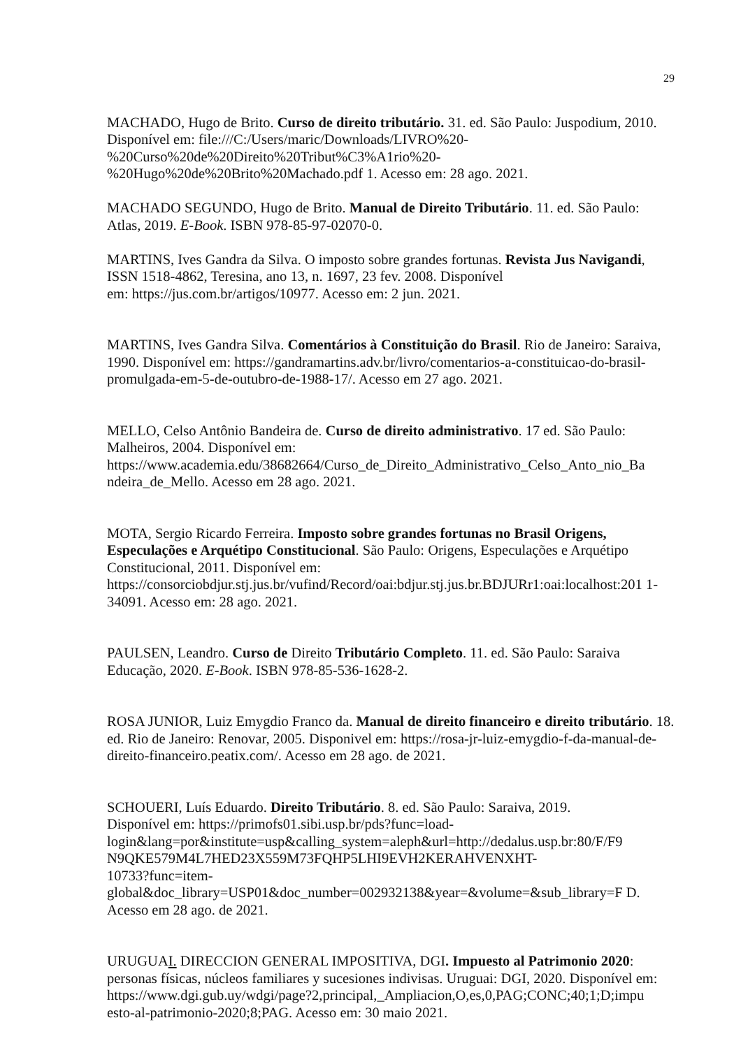29
MACHADO, Hugo de Brito. Curso de direito tributário. 31. ed. São Paulo: Juspodium, 2010. Disponível em: file:///C:/Users/maric/Downloads/LIVRO%20-
%20Curso%20de%20Direito%20Tribut%C3%A1rio%20-
%20Hugo%20de%20Brito%20Machado.pdf 1. Acesso em: 28 ago. 2021.
MACHADO SEGUNDO, Hugo de Brito. Manual de Direito Tributário. 11. ed. São Paulo: Atlas, 2019. E-Book. ISBN 978-85-97-02070-0.
MARTINS, Ives Gandra da Silva. O imposto sobre grandes fortunas. Revista Jus Navigandi, ISSN 1518-4862, Teresina, ano 13, n. 1697, 23 fev. 2008. Disponível
em: https://jus.com.br/artigos/10977. Acesso em: 2 jun. 2021.
MARTINS, Ives Gandra Silva. Comentários à Constituição do Brasil. Rio de Janeiro: Saraiva, 1990. Disponível em: https://gandramartins.adv.br/livro/comentarios-a-constituicao-do-brasil-promulgada-em-5-de-outubro-de-1988-17/. Acesso em 27 ago. 2021.
MELLO, Celso Antônio Bandeira de. Curso de direito administrativo. 17 ed. São Paulo: Malheiros, 2004. Disponível em:
https://www.academia.edu/38682664/Curso_de_Direito_Administrativo_Celso_Anto_nio_Ba ndeira_de_Mello. Acesso em 28 ago. 2021.
MOTA, Sergio Ricardo Ferreira. Imposto sobre grandes fortunas no Brasil Origens, Especulações e Arquétipo Constitucional. São Paulo: Origens, Especulações e Arquétipo Constitucional, 2011. Disponível em:
https://consorciobdjur.stj.jus.br/vufind/Record/oai:bdjur.stj.jus.br.BDJURr1:oai:localhost:201 1-34091. Acesso em: 28 ago. 2021.
PAULSEN, Leandro. Curso de Direito Tributário Completo. 11. ed. São Paulo: Saraiva Educação, 2020. E-Book. ISBN 978-85-536-1628-2.
ROSA JUNIOR, Luiz Emygdio Franco da. Manual de direito financeiro e direito tributário. 18. ed. Rio de Janeiro: Renovar, 2005. Disponivel em: https://rosa-jr-luiz-emygdio-f-da-manual-de-direito-financeiro.peatix.com/. Acesso em 28 ago. de 2021.
SCHOUERI, Luís Eduardo. Direito Tributário. 8. ed. São Paulo: Saraiva, 2019.
Disponível em: https://primofs01.sibi.usp.br/pds?func=load-
login&lang=por&institute=usp&calling_system=aleph&url=http://dedalus.usp.br:80/F/F9 N9QKE579M4L7HED23X559M73FQHP5LHI9EVH2KERAHVENXHT-
10733?func=item-
global&doc_library=USP01&doc_number=002932138&year=&volume=&sub_library=F D. Acesso em 28 ago. de 2021.
URUGUAI. DIRECCION GENERAL IMPOSITIVA, DGI. Impuesto al Patrimonio 2020: personas físicas, núcleos familiares y sucesiones indivisas. Uruguai: DGI, 2020. Disponível em:
https://www.dgi.gub.uy/wdgi/page?2,principal,_Ampliacion,O,es,0,PAG;CONC;40;1;D;impu esto-al-patrimonio-2020;8;PAG. Acesso em: 30 maio 2021.